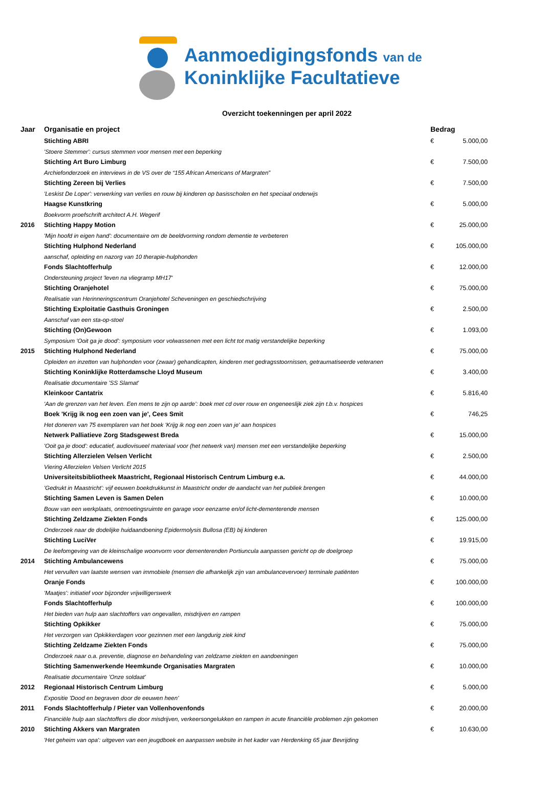Aanmoedigingsfonds van de
Koninklijke Facultatieve
Overzicht toekenningen per april 2022
| Jaar | Organisatie en project | Bedrag | |
| --- | --- | --- | --- |
| | Stichting ABRI | € | 5.000,00 |
| | 'Stoere Stemmer': cursus stemmen voor mensen met een beperking | | |
| | Stichting Art Buro Limburg | € | 7.500,00 |
| | Archiefonderzoek en interviews in de VS over de “155 African Americans of Margraten” | | |
| | Stichting Zereen bij Verlies | € | 7.500,00 |
| | 'Leskist De Loper': verwerking van verlies en rouw bij kinderen op basisscholen en het speciaal onderwijs | | |
| | Haagse Kunstkring | € | 5.000,00 |
| | Boekvorm proefschrift architect A.H. Wegerif | | |
| 2016 | Stichting Happy Motion | € | 25.000,00 |
| | 'Mijn hoofd in eigen hand': documentaire om de beeldvorming rondom dementie te verbeteren | | |
| | Stichting Hulphond Nederland | € | 105.000,00 |
| | aanschaf, opleiding en nazorg van 10 therapie-hulphonden | | |
| | Fonds Slachtofferhulp | € | 12.000,00 |
| | Ondersteuning project 'leven na vliegramp MH17' | | |
| | Stichting Oranjehotel | € | 75.000,00 |
| | Realisatie van Herinneringscentrum Oranjehotel Scheveningen en geschiedschrijving | | |
| | Stichting Exploitatie Gasthuis Groningen | € | 2.500,00 |
| | Aanschaf van een sta-op-stoel | | |
| | Stichting (On)Gewoon | € | 1.093,00 |
| | Symposium 'Ooit ga je dood': symposium voor volwassenen met een licht tot matig verstandelijke beperking | | |
| 2015 | Stichting Hulphond Nederland | € | 75.000,00 |
| | Opleiden en inzetten van hulphonden voor (zwaar) gehandicapten, kinderen met gedragsstoornissen, getraumatiseerde veteranen | | |
| | Stichting Koninklijke Rotterdamsche Lloyd Museum | € | 3.400,00 |
| | Realisatie documentaire 'SS Slamat' | | |
| | Kleinkoor Cantatrix | € | 5.816,40 |
| | 'Aan de grenzen van het leven. Een mens te zijn op aarde’: boek met cd over rouw en ongeneeslijk ziek zijn t.b.v. hospices | | |
| | Boek 'Krijg ik nog een zoen van je', Cees Smit | € | 746,25 |
| | Het doneren van 75 exemplaren van het boek 'Krijg ik nog een zoen van je' aan hospices | | |
| | Netwerk Palliatieve Zorg Stadsgewest Breda | € | 15.000,00 |
| | 'Ooit ga je dood': educatief, audiovisueel materiaal voor (het netwerk van) mensen met een verstandelijke beperking | | |
| | Stichting Allerzielen Velsen Verlicht | € | 2.500,00 |
| | Viering Allerzielen Velsen Verlicht 2015 | | |
| | Universiteitsbibliotheek Maastricht, Regionaal Historisch Centrum Limburg e.a. | € | 44.000,00 |
| | 'Gedrukt in Maastricht': vijf eeuwen boekdrukkunst in Maastricht onder de aandacht van het publiek brengen | | |
| | Stichting Samen Leven is Samen Delen | € | 10.000,00 |
| | Bouw van een werkplaats, ontmoetingsruimte en garage voor eenzame en/of licht-dementerende mensen | | |
| | Stichting Zeldzame Ziekten Fonds | € | 125.000,00 |
| | Onderzoek naar de dodelijke huidaandoening Epidermolysis Bullosa (EB) bij kinderen | | |
| | Stichting LuciVer | € | 19.915,00 |
| | De leefomgeving van de kleinschalige woonvorm voor dementerenden Portiuncula aanpassen gericht op de doelgroep | | |
| 2014 | Stichting Ambulancewens | € | 75.000,00 |
| | Het vervullen van laatste wensen van immobiele (mensen die afhankelijk zijn van ambulancevervoer) terminale patiënten | | |
| | Oranje Fonds | € | 100.000,00 |
| | 'Maatjes': initiatief voor bijzonder vrijwilligerswerk | | |
| | Fonds Slachtofferhulp | € | 100.000,00 |
| | Het bieden van hulp aan slachtoffers van ongevallen, misdrijven en rampen | | |
| | Stichting Opkikker | € | 75.000,00 |
| | Het verzorgen van Opkikkerdagen voor gezinnen met een langdurig ziek kind | | |
| | Stichting Zeldzame Ziekten Fonds | € | 75.000,00 |
| | Onderzoek naar o.a. preventie, diagnose en behandeling van zeldzame ziekten en aandoeningen | | |
| | Stichting Samenwerkende Heemkunde Organisaties Margraten | € | 10.000,00 |
| | Realisatie documentaire 'Onze soldaat' | | |
| 2012 | Regionaal Historisch Centrum Limburg | € | 5.000,00 |
| | Expositie 'Dood en begraven door de eeuwen heen' | | |
| 2011 | Fonds Slachtofferhulp / Pieter van Vollenhovenfonds | € | 20.000,00 |
| | Financiële hulp aan slachtoffers die door misdrijven, verkeersongelukken en rampen in acute financiële problemen zijn gekomen | | |
| 2010 | Stichting Akkers van Margraten | € | 10.630,00 |
| | 'Het geheim van opa': uitgeven van een jeugdboek en aanpassen website in het kader van Herdenking 65 jaar Bevrijding | | |